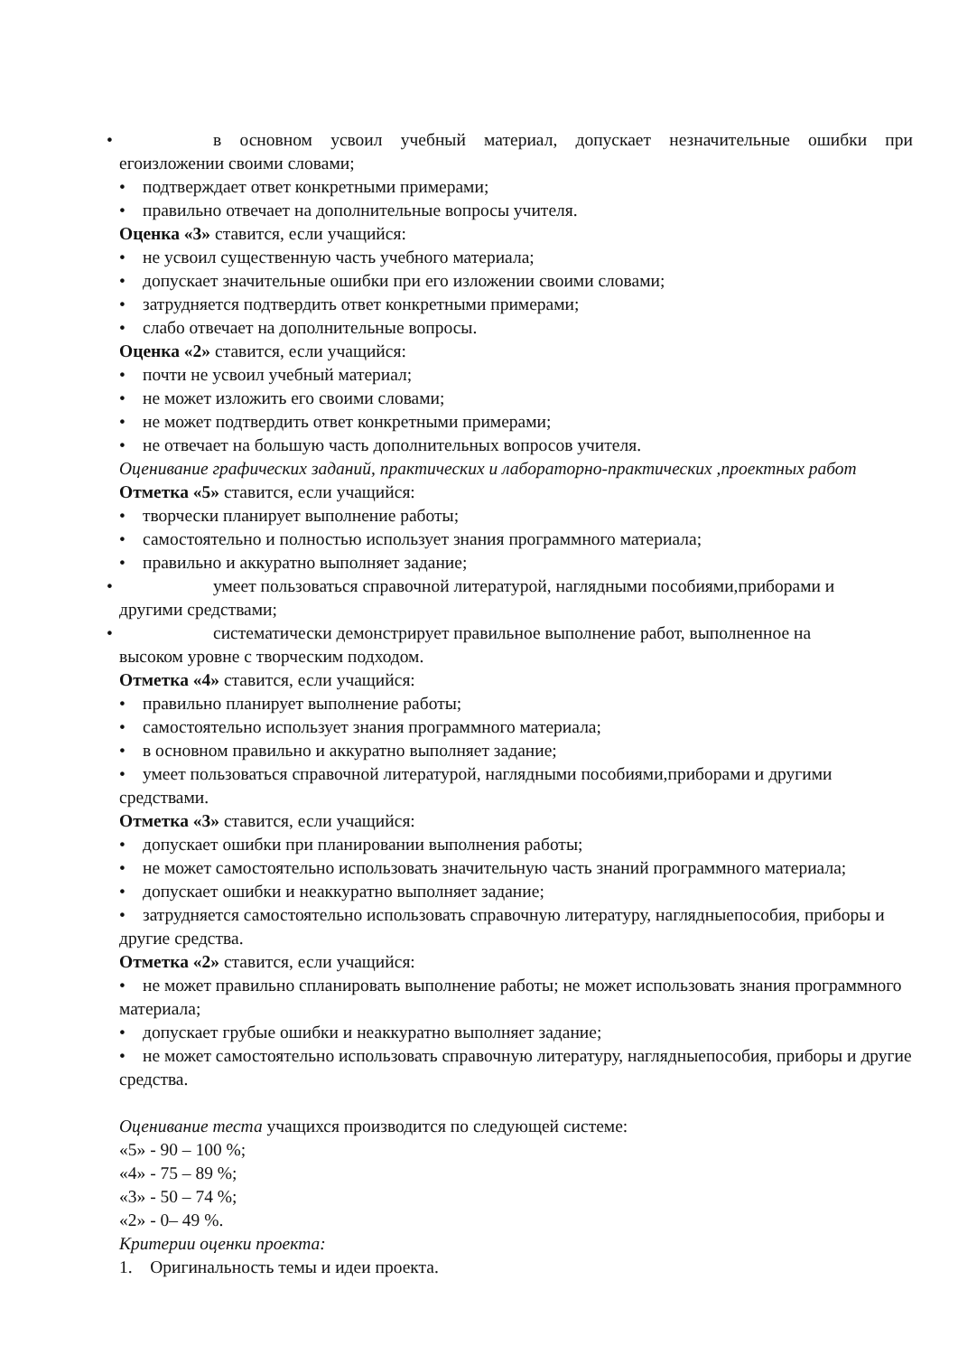• в основном усвоил учебный материал, допускает незначительные ошибки при
егоизложении своими словами;
• подтверждает ответ конкретными примерами;
• правильно отвечает на дополнительные вопросы учителя.
Оценка «3» ставится, если учащийся:
• не усвоил существенную часть учебного материала;
• допускает значительные ошибки при его изложении своими словами;
• затрудняется подтвердить ответ конкретными примерами;
• слабо отвечает на дополнительные вопросы.
Оценка «2» ставится, если учащийся:
• почти не усвоил учебный материал;
• не может изложить его своими словами;
• не может подтвердить ответ конкретными примерами;
• не отвечает на большую часть дополнительных вопросов учителя.
Оценивание графических заданий, практических и лабораторно-практических ,проектных работ
Отметка «5» ставится, если учащийся:
• творчески планирует выполнение работы;
• самостоятельно и полностью использует знания программного материала;
• правильно и аккуратно выполняет задание;
• умеет пользоваться справочной литературой, наглядными пособиями,приборами и
другими средствами;
• систематически демонстрирует правильное выполнение работ, выполненное на
высоком уровне с творческим подходом.
Отметка «4» ставится, если учащийся:
• правильно планирует выполнение работы;
• самостоятельно использует знания программного материала;
• в основном правильно и аккуратно выполняет задание;
• умеет пользоваться справочной литературой, наглядными пособиями,приборами и другими средствами.
Отметка «3» ставится, если учащийся:
• допускает ошибки при планировании выполнения работы;
• не может самостоятельно использовать значительную часть знаний программного материала;
• допускает ошибки и неаккуратно выполняет задание;
• затрудняется самостоятельно использовать справочную литературу, наглядныепособия, приборы и другие средства.
Отметка «2» ставится, если учащийся:
• не может правильно спланировать выполнение работы; не может использовать знания программного материала;
• допускает грубые ошибки и неаккуратно выполняет задание;
• не может самостоятельно использовать справочную литературу, наглядныепособия, приборы и другие средства.
Оценивание теста учащихся производится по следующей системе:
«5» - 90 – 100 %;
«4» - 75 – 89 %;
«3» - 50 – 74 %;
«2» - 0– 49 %.
Критерии оценки проекта:
1. Оригинальность темы и идеи проекта.